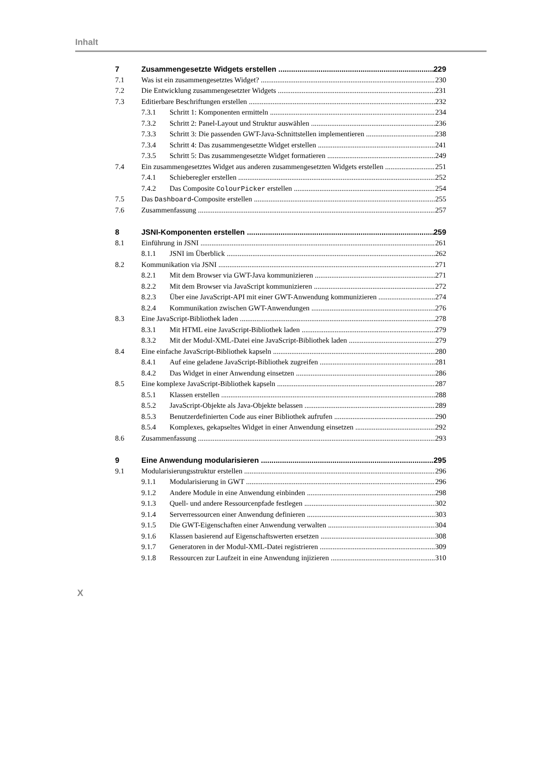Inhalt
7 Zusammengesetzte Widgets erstellen 229
7.1 Was ist ein zusammengesetztes Widget? 230
7.2 Die Entwicklung zusammengesetzter Widgets 231
7.3 Editierbare Beschriftungen erstellen 232
7.3.1 Schritt 1: Komponenten ermitteln 234
7.3.2 Schritt 2: Panel-Layout und Struktur auswählen 236
7.3.3 Schritt 3: Die passenden GWT-Java-Schnittstellen implementieren 238
7.3.4 Schritt 4: Das zusammengesetzte Widget erstellen 241
7.3.5 Schritt 5: Das zusammengesetzte Widget formatieren 249
7.4 Ein zusammengesetztes Widget aus anderen zusammengesetzten Widgets erstellen 251
7.4.1 Schieberegler erstellen 252
7.4.2 Das Composite ColourPicker erstellen 254
7.5 Das Dashboard-Composite erstellen 255
7.6 Zusammenfassung 257
8 JSNI-Komponenten erstellen 259
8.1 Einführung in JSNI 261
8.1.1 JSNI im Überblick 262
8.2 Kommunikation via JSNI 271
8.2.1 Mit dem Browser via GWT-Java kommunizieren 271
8.2.2 Mit dem Browser via JavaScript kommunizieren 272
8.2.3 Über eine JavaScript-API mit einer GWT-Anwendung kommunizieren 274
8.2.4 Kommunikation zwischen GWT-Anwendungen 276
8.3 Eine JavaScript-Bibliothek laden 278
8.3.1 Mit HTML eine JavaScript-Bibliothek laden 279
8.3.2 Mit der Modul-XML-Datei eine JavaScript-Bibliothek laden 279
8.4 Eine einfache JavaScript-Bibliothek kapseln 280
8.4.1 Auf eine geladene JavaScript-Bibliothek zugreifen 281
8.4.2 Das Widget in einer Anwendung einsetzen 286
8.5 Eine komplexe JavaScript-Bibliothek kapseln 287
8.5.1 Klassen erstellen 288
8.5.2 JavaScript-Objekte als Java-Objekte belassen 289
8.5.3 Benutzerdefinierten Code aus einer Bibliothek aufrufen 290
8.5.4 Komplexes, gekapseltes Widget in einer Anwendung einsetzen 292
8.6 Zusammenfassung 293
9 Eine Anwendung modularisieren 295
9.1 Modularisierungsstruktur erstellen 296
9.1.1 Modularisierung in GWT 296
9.1.2 Andere Module in eine Anwendung einbinden 298
9.1.3 Quell- und andere Ressourcenpfade festlegen 302
9.1.4 Serverressourcen einer Anwendung definieren 303
9.1.5 Die GWT-Eigenschaften einer Anwendung verwalten 304
9.1.6 Klassen basierend auf Eigenschaftswerten ersetzen 308
9.1.7 Generatoren in der Modul-XML-Datei registrieren 309
9.1.8 Ressourcen zur Laufzeit in eine Anwendung injizieren 310
X